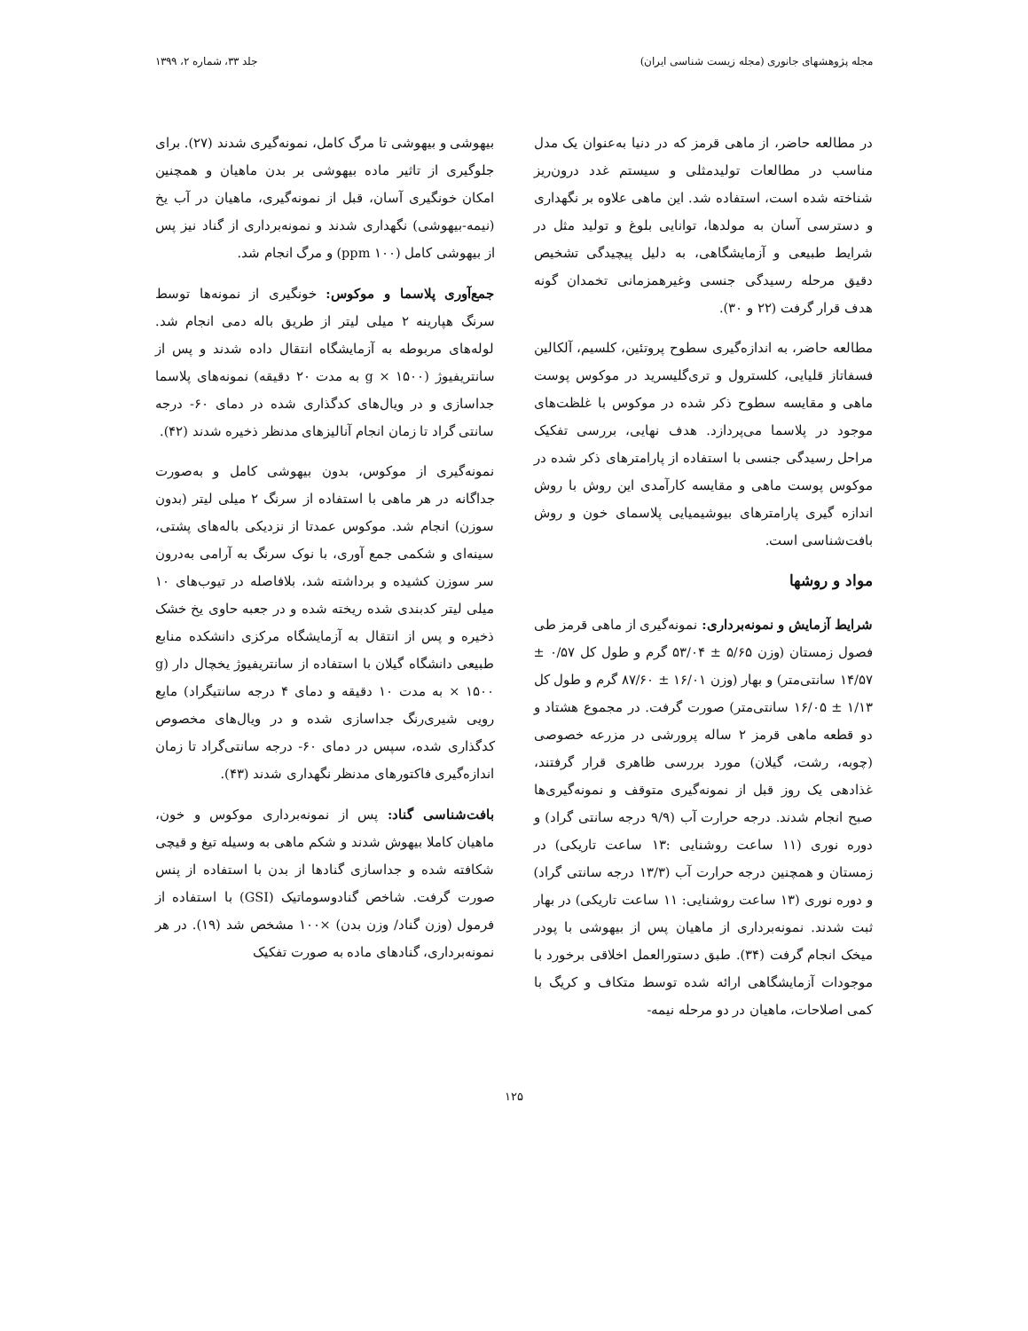مجله پژوهشهای جانوری (مجله زیست شناسی ایران) جلد ۳۳، شماره ۲، ۱۳۹۹
در مطالعه حاضر، از ماهی قرمز که در دنیا به‌عنوان یک مدل مناسب در مطالعات تولیدمثلی و سیستم غدد درون‌ریز شناخته شده است، استفاده شد. این ماهی علاوه بر نگهداری و دسترسی آسان به مولدها، توانایی بلوغ و تولید مثل در شرایط طبیعی و آزمایشگاهی، به دلیل پیچیدگی تشخیص دقیق مرحله رسیدگی جنسی وغیرهمزمانی تخمدان گونه هدف قرار گرفت (۲۲ و ۳۰).
مطالعه حاضر، به اندازه‌گیری سطوح پروتئین، کلسیم، آلکالین فسفاتاز قلیایی، کلسترول و تری‌گلیسرید در موکوس پوست ماهی و مقایسه سطوح ذکر شده در موکوس با غلظت‌های موجود در پلاسما می‌پردازد. هدف نهایی، بررسی تفکیک مراحل رسیدگی جنسی با استفاده از پارامترهای ذکر شده در موکوس پوست ماهی و مقایسه کارآمدی این روش با روش اندازه گیری پارامترهای بیوشیمیایی پلاسمای خون و روش بافت‌شناسی است.
مواد و روشها
شرایط آزمایش و نمونه‌برداری: نمونه‌گیری از ماهی قرمز طی فصول زمستان (وزن ۵/۶۵ ± ۵۳/۰۴ گرم و طول کل ۰/۵۷ ± ۱۴/۵۷ سانتی‌متر) و بهار (وزن ۱۶/۰۱ ± ۸۷/۶۰ گرم و طول کل ۱/۱۳ ± ۱۶/۰۵ سانتی‌متر) صورت گرفت. در مجموع هشتاد و دو قطعه ماهی قرمز ۲ ساله پرورشی در مزرعه خصوصی (چوبه، رشت، گیلان) مورد بررسی ظاهری قرار گرفتند، غذادهی یک روز قبل از نمونه‌گیری متوقف و نمونه‌گیری‌ها صبح انجام شدند. درجه حرارت آب (۹/۹ درجه سانتی گراد) و دوره نوری (۱۱ ساعت روشنایی :۱۳ ساعت تاریکی) در زمستان و همچنین درجه حرارت آب (۱۳/۳ درجه سانتی گراد) و دوره نوری (۱۳ ساعت روشنایی: ۱۱ ساعت تاریکی) در بهار ثبت شدند. نمونه‌برداری از ماهیان پس از بیهوشی با پودر میخک انجام گرفت (۳۴). طبق دستورالعمل اخلاقی برخورد با موجودات آزمایشگاهی ارائه شده توسط متکاف و کریگ با کمی اصلاحات، ماهیان در دو مرحله نیمه-
بیهوشی و بیهوشی تا مرگ کامل، نمونه‌گیری شدند (۲۷). برای جلوگیری از تاثیر ماده بیهوشی بر بدن ماهیان و همچنین امکان خونگیری آسان، قبل از نمونه‌گیری، ماهیان در آب یخ (نیمه-بیهوشی) نگهداری شدند و نمونه‌برداری از گناد نیز پس از بیهوشی کامل (۱۰۰ ppm) و مرگ انجام شد.
جمع‌آوری پلاسما و موکوس: خونگیری از نمونه‌ها توسط سرنگ هپارینه ۲ میلی لیتر از طریق باله دمی انجام شد. لوله‌های مربوطه به آزمایشگاه انتقال داده شدند و پس از سانتریفیوژ (g × ۱۵۰۰ به مدت ۲۰ دقیقه) نمونه‌های پلاسما جداسازی و در ویال‌های کدگذاری شده در دمای ۶۰- درجه سانتی گراد تا زمان انجام آنالیزهای مدنظر ذخیره شدند (۴۲).
نمونه‌گیری از موکوس، بدون بیهوشی کامل و به‌صورت جداگانه در هر ماهی با استفاده از سرنگ ۲ میلی لیتر (بدون سوزن) انجام شد. موکوس عمدتا از نزدیکی باله‌های پشتی، سینه‌ای و شکمی جمع آوری، با نوک سرنگ به آرامی به‌درون سر سوزن کشیده و برداشته شد، بلافاصله در تیوب‌های ۱۰ میلی لیتر کدبندی شده ریخته شده و در جعبه حاوی یخ خشک ذخیره و پس از انتقال به آزمایشگاه مرکزی دانشکده منابع طبیعی دانشگاه گیلان با استفاده از سانتریفیوژ یخچال دار (g × ۱۵۰۰ به مدت ۱۰ دقیقه و دمای ۴ درجه سانتیگراد) مایع رویی شیری‌رنگ جداسازی شده و در ویال‌های مخصوص کدگذاری شده، سپس در دمای ۶۰- درجه سانتی‌گراد تا زمان اندازه‌گیری فاکتورهای مدنظر نگهداری شدند (۴۳).
بافت‌شناسی گناد: پس از نمونه‌برداری موکوس و خون، ماهیان کاملا بیهوش شدند و شکم ماهی به وسیله تیغ و قیچی شکافته شده و جداسازی گنادها از بدن با استفاده از پنس صورت گرفت. شاخص گنادوسوماتیک (GSI) با استفاده از فرمول (وزن گناد/ وزن بدن) ×۱۰۰ مشخص شد (۱۹). در هر نمونه‌برداری، گنادهای ماده به صورت تفکیک
۱۲۵